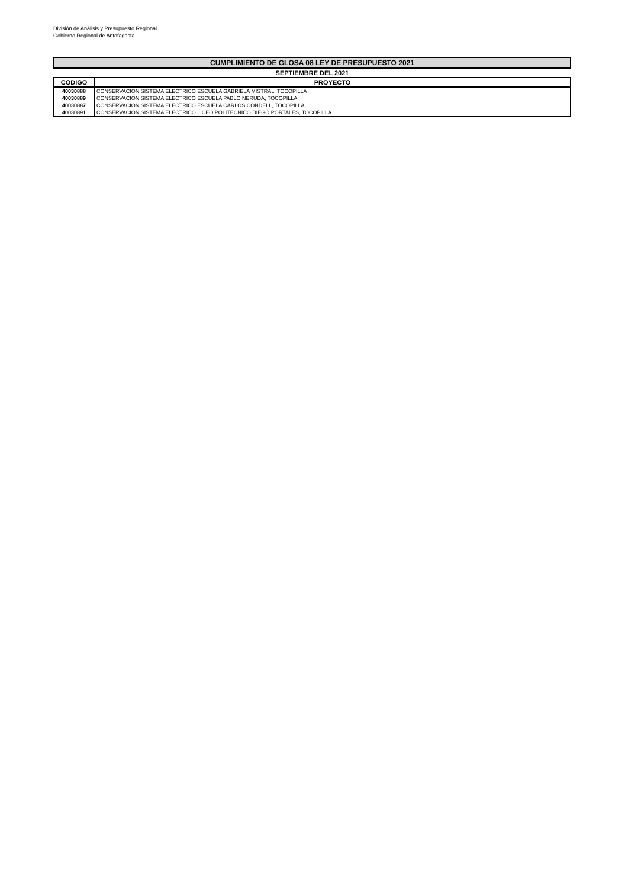División de Análisis y Presupuesto Regional
Gobierno Regional de Antofagasta
| CUMPLIMIENTO DE GLOSA 08 LEY DE PRESUPUESTO 2021 | |
| SEPTIEMBRE DEL 2021 | |
| CODIGO | PROYECTO |
| 40030888 | CONSERVACION SISTEMA ELECTRICO ESCUELA GABRIELA MISTRAL, TOCOPILLA |
| 40030889 | CONSERVACION SISTEMA ELECTRICO ESCUELA PABLO NERUDA, TOCOPILLA |
| 40030887 | CONSERVACION SISTEMA ELECTRICO ESCUELA CARLOS CONDELL, TOCOPILLA |
| 40030891 | CONSERVACION SISTEMA ELECTRICO LICEO POLITECNICO DIEGO PORTALES, TOCOPILLA |